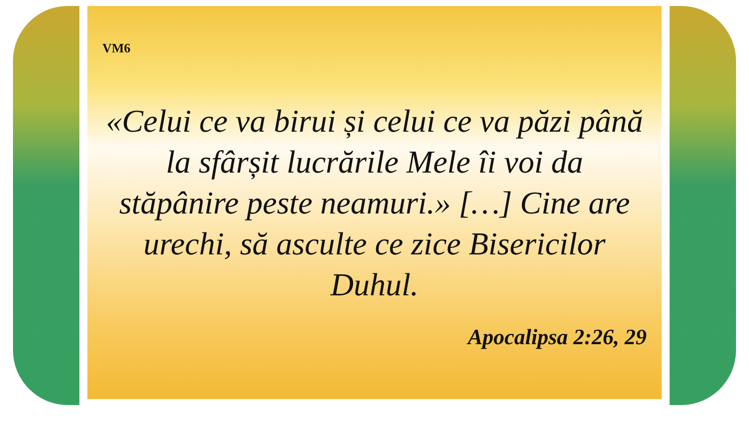VM6
«Celui ce va birui și celui ce va păzi până la sfârșit lucrările Mele îi voi da stăpânire peste neamuri.» […] Cine are urechi, să asculte ce zice Bisericilor Duhul.
Apocalipsa 2:26, 29